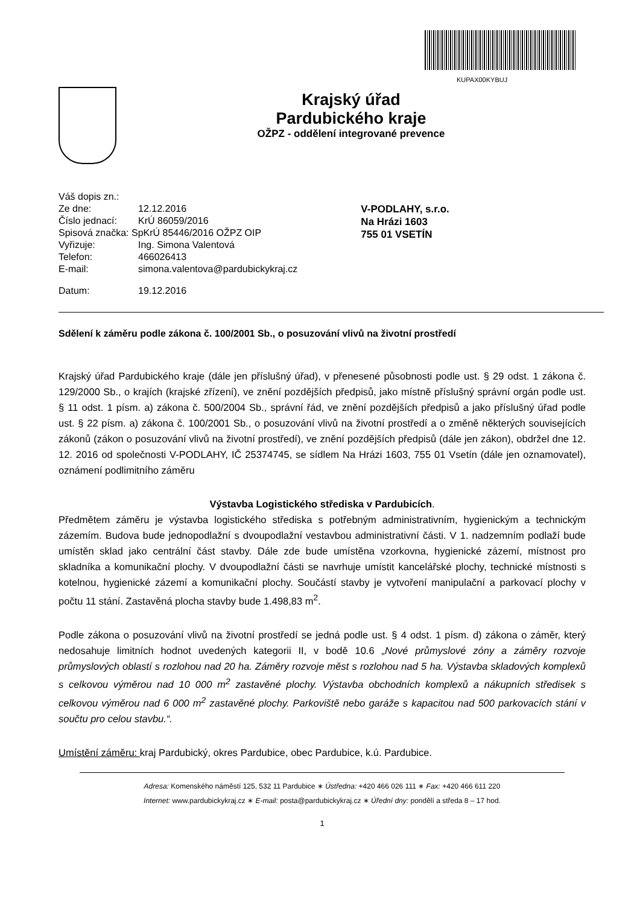KUPAX00KYBUJ
Krajský úřad
Pardubického kraje
OŽPZ - oddělení integrované prevence
| Váš dopis zn.: | |
| Ze dne: | 12.12.2016 |
| Číslo jednací: | KrÚ 86059/2016 |
| Spisová značka: SpKrÚ 85446/2016 OŽPZ OIP | |
| Vyřizuje: | Ing. Simona Valentová |
| Telefon: | 466026413 |
| E-mail: | simona.valentova@pardubickykraj.cz |
| Datum: | 19.12.2016 |
V-PODLAHY, s.r.o.
Na Hrázi 1603
755 01 VSETÍN
Sdělení k záměru podle zákona č. 100/2001 Sb., o posuzování vlivů na životní prostředí
Krajský úřad Pardubického kraje (dále jen příslušný úřad), v přenesené působnosti podle ust. § 29 odst. 1 zákona č. 129/2000 Sb., o krajích (krajské zřízení), ve znění pozdějších předpisů, jako místně příslušný správní orgán podle ust. § 11 odst. 1 písm. a) zákona č. 500/2004 Sb., správní řád, ve znění pozdějších předpisů a jako příslušný úřad podle ust. § 22 písm. a) zákona č. 100/2001 Sb., o posuzování vlivů na životní prostředí a o změně některých souvisejících zákonů (zákon o posuzování vlivů na životní prostředí), ve znění pozdějších předpisů (dále jen zákon), obdržel dne 12. 12. 2016 od společnosti V-PODLAHY, IČ 25374745, se sídlem Na Hrázi 1603, 755 01 Vsetín (dále jen oznamovatel), oznámení podlimitního záměru
Výstavba Logistického střediska v Pardubicích.
Předmětem záměru je výstavba logistického střediska s potřebným administrativním, hygienickým a technickým zázemím. Budova bude jednopodlažní s dvoupodlažní vestavbou administrativní části. V 1. nadzemním podlaží bude umístěn sklad jako centrální část stavby. Dále zde bude umístěna vzorkovna, hygienické zázemí, místnost pro skladníka a komunikační plochy. V dvoupodlažní části se navrhuje umístit kancelářské plochy, technické místnosti s kotelnou, hygienické zázemí a komunikační plochy. Součástí stavby je vytvoření manipulační a parkovací plochy v počtu 11 stání. Zastavěná plocha stavby bude 1.498,83 m<sup>2</sup>.
Podle zákona o posuzování vlivů na životní prostředí se jedná podle ust. § 4 odst. 1 písm. d) zákona o záměr, který nedosahuje limitních hodnot uvedených kategorii II, v bodě 10.6 „Nové průmyslové zóny a záměry rozvoje průmyslových oblastí s rozlohou nad 20 ha. Záměry rozvoje měst s rozlohou nad 5 ha. Výstavba skladových komplexů s celkovou výměrou nad 10 000 m<sup>2</sup> zastavěné plochy. Výstavba obchodních komplexů a nákupních středisek s celkovou výměrou nad 6 000 m<sup>2</sup> zastavěné plochy. Parkoviště nebo garáže s kapacitou nad 500 parkovacích stání v součtu pro celou stavbu.“.
Umístění záměru: kraj Pardubický, okres Pardubice, obec Pardubice, k.ú. Pardubice.
Adresa: Komenského náměstí 125, 532 11 Pardubice ∗ Ústředna: +420 466 026 111 ∗ Fax: +420 466 611 220
Internet: www.pardubickykraj.cz ∗ E-mail: posta@pardubickykraj.cz ∗ Úřední dny: pondělí a středa 8 – 17 hod.
1